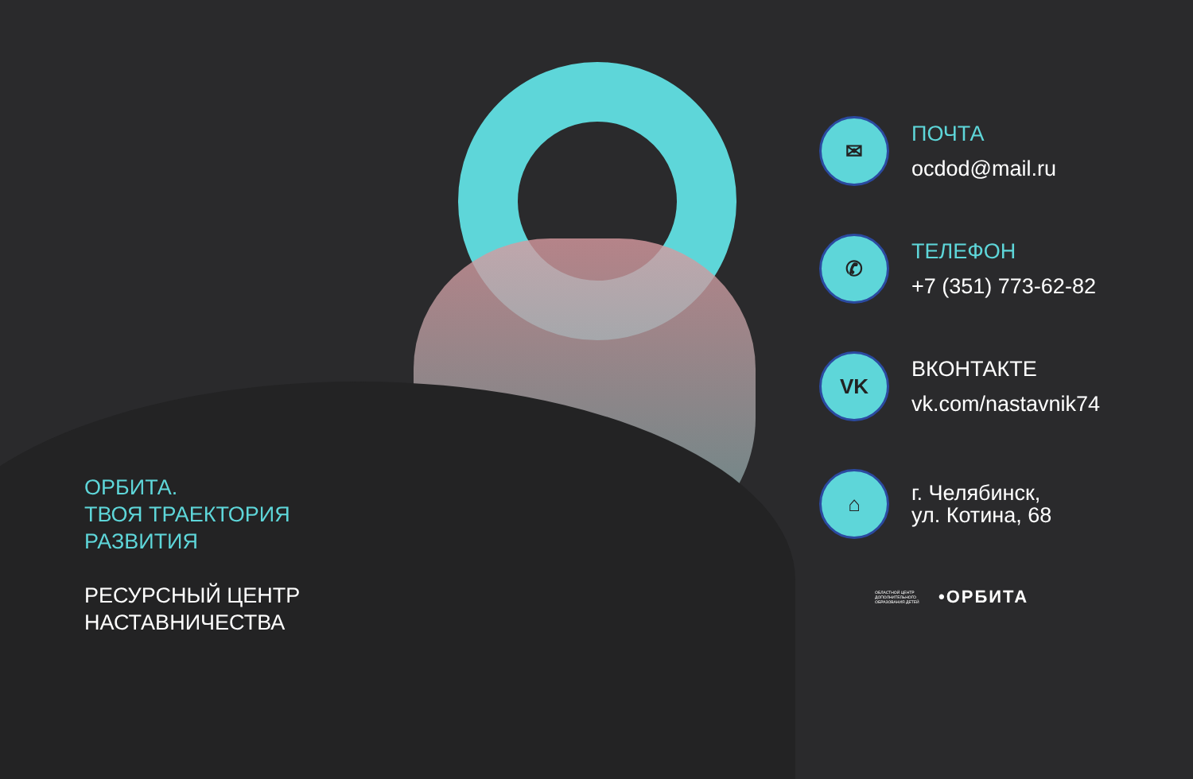ОРБИТА.
ТВОЯ ТРАЕКТОРИЯ
РАЗВИТИЯ
РЕСУРСНЫЙ ЦЕНТР
НАСТАВНИЧЕСТВА
✉
ПОЧТА
ocdod@mail.ru
✆
ТЕЛЕФОН
+7 (351) 773-62-82
VK
ВКОНТАКТЕ
vk.com/nastavnik74
⌂
г. Челябинск,
ул. Котина, 68
ОБЛАСТНОЙ ЦЕНТР ДОПОЛНИТЕЛЬНОГО ОБРАЗОВАНИЯ ДЕТЕЙ
•ОРБИТА